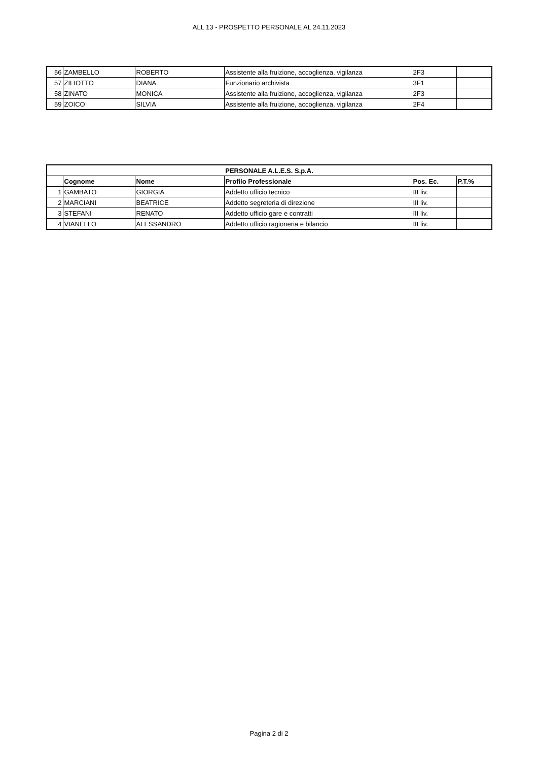ALL 13 - PROSPETTO PERSONALE AL 24.11.2023
| 56 | ZAMBELLO | ROBERTO | Assistente alla fruizione, accoglienza, vigilanza | 2F3 | |
| 57 | ZILIOTTO | DIANA | Funzionario archivista | 3F1 | |
| 58 | ZINATO | MONICA | Assistente alla fruizione, accoglienza, vigilanza | 2F3 | |
| 59 | ZOICO | SILVIA | Assistente alla fruizione, accoglienza, vigilanza | 2F4 | |
| PERSONALE A.L.E.S. S.p.A. | | | | | |
| --- | --- | --- | --- | --- | --- |
| | Cognome | Nome | Profilo Professionale | Pos. Ec. | P.T.% |
| 1 | GAMBATO | GIORGIA | Addetto ufficio tecnico | III liv. | |
| 2 | MARCIANI | BEATRICE | Addetto segreteria di direzione | III liv. | |
| 3 | STEFANI | RENATO | Addetto ufficio gare e contratti | III liv. | |
| 4 | VIANELLO | ALESSANDRO | Addetto ufficio ragioneria e bilancio | III liv. | |
Pagina 2 di 2